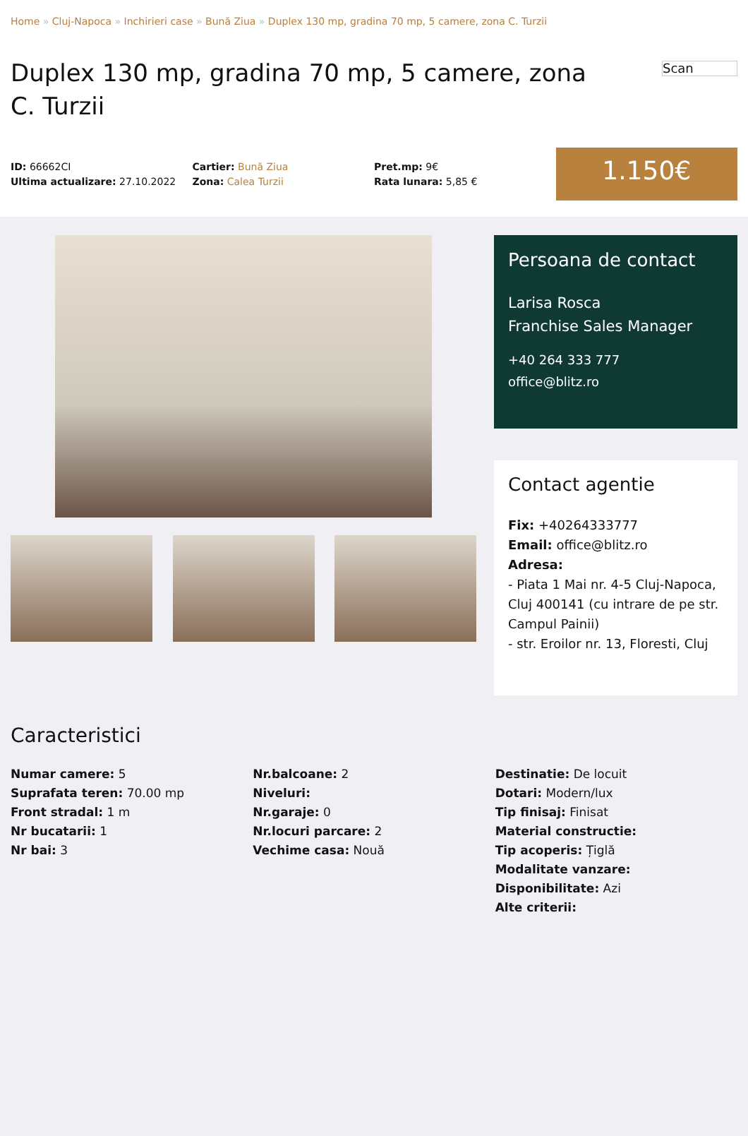Home » Cluj-Napoca » Inchirieri case » Bună Ziua » Duplex 130 mp, gradina 70 mp, 5 camere, zona C. Turzii
Duplex 130 mp, gradina 70 mp, 5 camere, zona C. Turzii
Scan
ID: 66662CI
Ultima actualizare: 27.10.2022
Cartier: Bună Ziua
Zona: Calea Turzii
Pret.mp: 9€
Rata lunara: 5,85 €
1.150€
Persoana de contact
Larisa Rosca
Franchise Sales Manager
+40 264 333 777
office@blitz.ro
Contact agentie
Fix: +40264333777
Email: office@blitz.ro
Adresa:
- Piata 1 Mai nr. 4-5 Cluj-Napoca, Cluj 400141 (cu intrare de pe str. Campul Painii)
- str. Eroilor nr. 13, Floresti, Cluj
Caracteristici
Numar camere: 5
Suprafata teren: 70.00 mp
Front stradal: 1 m
Nr bucatarii: 1
Nr bai: 3
Nr.balcoane: 2
Niveluri:
Nr.garaje: 0
Nr.locuri parcare: 2
Vechime casa: Nouă
Destinatie: De locuit
Dotari: Modern/lux
Tip finisaj: Finisat
Material constructie:
Tip acoperis: Țiglă
Modalitate vanzare:
Disponibilitate: Azi
Alte criterii: